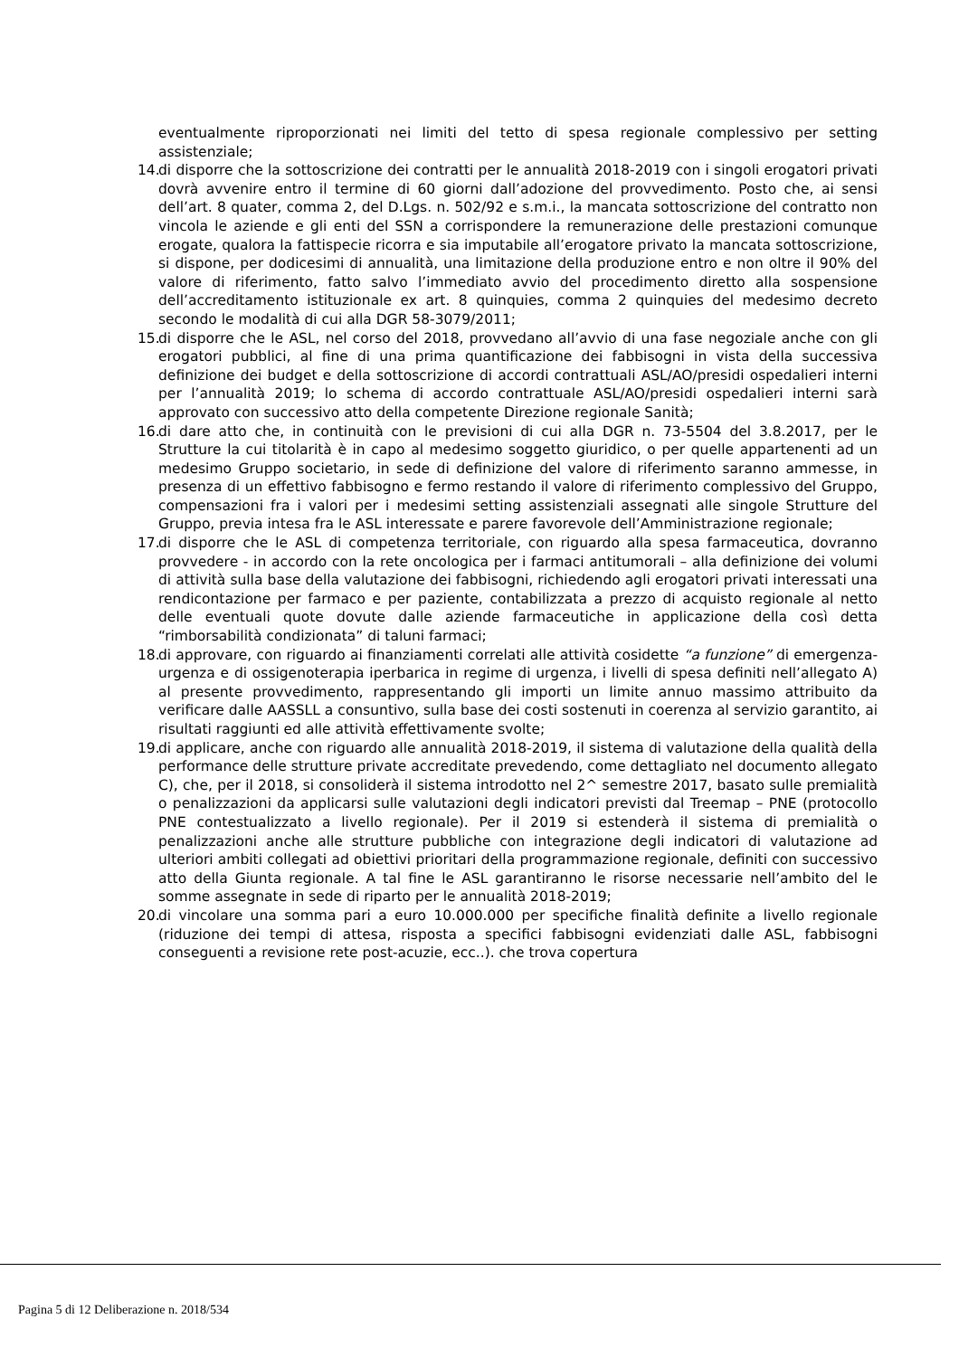eventualmente riproporzionati nei limiti del tetto di spesa regionale complessivo per setting assistenziale;
14. di disporre che la sottoscrizione dei contratti per le annualità 2018-2019 con i singoli erogatori privati dovrà avvenire entro il termine di 60 giorni dall’adozione del provvedimento. Posto che, ai sensi dell’art. 8 quater, comma 2, del D.Lgs. n. 502/92 e s.m.i., la mancata sottoscrizione del contratto non vincola le aziende e gli enti del SSN a corrispondere la remunerazione delle prestazioni comunque erogate, qualora la fattispecie ricorra e sia imputabile all’erogatore privato la mancata sottoscrizione, si dispone, per dodicesimi di annualità, una limitazione della produzione entro e non oltre il 90% del valore di riferimento, fatto salvo l’immediato avvio del procedimento diretto alla sospensione dell’accreditamento istituzionale ex art. 8 quinquies, comma 2 quinquies del medesimo decreto secondo le modalità di cui alla DGR 58-3079/2011;
15. di disporre che le ASL, nel corso del 2018, provvedano all’avvio di una fase negoziale anche con gli erogatori pubblici, al fine di una prima quantificazione dei fabbisogni in vista della successiva definizione dei budget e della sottoscrizione di accordi contrattuali ASL/AO/presidi ospedalieri interni per l’annualità 2019; lo schema di accordo contrattuale ASL/AO/presidi ospedalieri interni sarà approvato con successivo atto della competente Direzione regionale Sanità;
16. di dare atto che, in continuità con le previsioni di cui alla DGR n. 73-5504 del 3.8.2017, per le Strutture la cui titolarità è in capo al medesimo soggetto giuridico, o per quelle appartenenti ad un medesimo Gruppo societario, in sede di definizione del valore di riferimento saranno ammesse, in presenza di un effettivo fabbisogno e fermo restando il valore di riferimento complessivo del Gruppo, compensazioni fra i valori per i medesimi setting assistenziali assegnati alle singole Strutture del Gruppo, previa intesa fra le ASL interessate e parere favorevole dell’Amministrazione regionale;
17. di disporre che le ASL di competenza territoriale, con riguardo alla spesa farmaceutica, dovranno provvedere - in accordo con la rete oncologica per i farmaci antitumorali – alla definizione dei volumi di attività sulla base della valutazione dei fabbisogni, richiedendo agli erogatori privati interessati una rendicontazione per farmaco e per paziente, contabilizzata a prezzo di acquisto regionale al netto delle eventuali quote dovute dalle aziende farmaceutiche in applicazione della così detta “rimborsabilità condizionata” di taluni farmaci;
18. di approvare, con riguardo ai finanziamenti correlati alle attività cosidette “a funzione” di emergenza-urgenza e di ossigenoterapia iperbarica in regime di urgenza, i livelli di spesa definiti nell’allegato A) al presente provvedimento, rappresentando gli importi un limite annuo massimo attribuito da verificare dalle AASSLL a consuntivo, sulla base dei costi sostenuti in coerenza al servizio garantito, ai risultati raggiunti ed alle attività effettivamente svolte;
19. di applicare, anche con riguardo alle annualità 2018-2019, il sistema di valutazione della qualità della performance delle strutture private accreditate prevedendo, come dettagliato nel documento allegato C), che, per il 2018, si consoliderà il sistema introdotto nel 2^ semestre 2017, basato sulle premialità o penalizzazioni da applicarsi sulle valutazioni degli indicatori previsti dal Treemap – PNE (protocollo PNE contestualizzato a livello regionale). Per il 2019 si estenderà il sistema di premialità o penalizzazioni anche alle strutture pubbliche con integrazione degli indicatori di valutazione ad ulteriori ambiti collegati ad obiettivi prioritari della programmazione regionale, definiti con successivo atto della Giunta regionale. A tal fine le ASL garantiranno le risorse necessarie nell’ambito del le somme assegnate in sede di riparto per le annualità 2018-2019;
20. di vincolare una somma pari a euro 10.000.000 per specifiche finalità definite a livello regionale (riduzione dei tempi di attesa, risposta a specifici fabbisogni evidenziati dalle ASL, fabbisogni conseguenti a revisione rete post-acuzie, ecc..). che trova copertura
Pagina 5 di 12 Deliberazione n. 2018/534